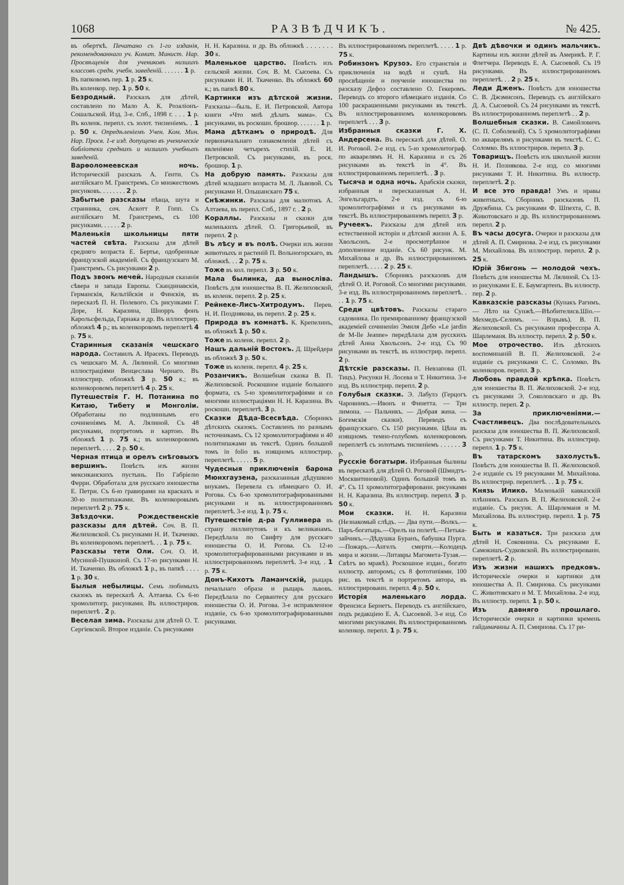1068 РАЗВѢДЧИКЪ. № 425.
въ обертҡѣ. Печатано съ 1-го изданія, рекомендованнаго уч. Комит. Минист. Нар. Просвѣщенія для учениковъ низшихъ классовъ средн. учебн. заведеній. . . . . . . 1 р.
Въ папковомъ пер. 1 р. 25 к.
Въ коленкор. пер. 1 р. 50 к.
Безродный. Разсказъ для дѣтей, составлено по Мало А. К. Розаліонъ-Сошальской. Изд. 3-е. Спб., 1898 г. . . . 1 р. Въ коленк. перепл. съ золот. тисненіемъ. . 1 р. 50 к. Опредѣленіемъ Учен. Ком. Мин. Нар. Просв. 1-е изд. допущено въ ученическіе библіотеки среднихъ и низшихъ учебныхъ заведеній.
Варѳоломеевская ночь. Историческій разсказъ А. Генти. Съ англійскаго М. Гранстремъ. Со множествомъ рисунковъ. . . . . . . . 2 р.
Забытые разсказы пѣвца, шута и странника, соч. Аскотт Р. Гопп. Съ англійскаго М. Гранстремъ, съ 100 рисунками. . . . . . 2 р.
Маленькія школьницы пяти частей свѣта. Разсказы для дѣтей средняго возраста Е. Бертье, одобренные французской академіей. Съ французскаго М. Гранстремъ. Съ рисунками 2 р.
Подъ звонъ мечей. Народныя сказанія сѣвера и запада Европы. Скандинавскія, Германскія, Кельтійскія и Финскія, въ пересказѣ П. Н. Полевого. Съ рисунками Г. Доре, Н. Каразина, Шнорръ фонъ Карольсфельда, Гарнака и др. Въ иллюстрир. обложкѣ 4 р.; въ коленкоровомъ переплетѣ 4 р. 75 к.
Старинныя сказанія чешскаго народа. Составилъ А. Ирасекъ. Переводъ съ чешскаго М. А. Лялиной. Со многими иллюстраціями Венцеслава Чернаго. Въ иллюстрир. обложкѣ 3 р. 50 к.; въ коленкоровомъ переплетѣ 4 р. 25 к.
Путешествія Г. Н. Потанина по Китаю, Тибету и Монголіи. Обработаны по подлиннымъ его сочиненіямъ М. А. Лялиной. Съ 48 рисунками, портретомъ и картою. Въ обложкѣ 1 р. 75 к.; въ коленкоровомъ переплетѣ. . . . . 2 р. 50 к.
Черная птица и орелъ снѣговыхъ вершинъ. Повѣсть изъ жизни мексиканскихъ пустынь. По Габріелю Ферри. Обработала для русскаго юношества Е. Петри. Съ 6-ю гравюрами на краскахъ и 30-ю политипажами. Въ коленкоровымъ переплетѣ 2 р. 75 к.
Звѣздочки. Рождественскіе разсказы для дѣтей. Соч. В. П. Желиховской. Съ рисунками Н. И. Ткаченко. Въ коленкоровомъ переплетѣ. . . 1 р. 75 к.
Разсказы тети Оли. Соч. О. И. Мусиной-Пушкиной. Съ 17-ю рисунками Н. И. Ткаченко. Въ обложкѣ 1 р., въ папкѣ . . . . 1 р. 30 к.
Былыя небылицы. Семь любимыхъ сказокъ въ пересказѣ А. Алтаева. Съ 6-ю хромолитогр. рисунками. Въ иллюстриров. переплетѣ . 2 р.
Веселая зима. Разсказы для дѣтей О. Т. Сергіевской. Второе изданіе. Съ рисунками
Н. Н. Каразина. и др. Въ обложкѣ . . . . . . . 30 к.
Маленькое царство. Повѣсть изъ сельской жизни. Соч. В. М. Сысоева. Съ рисунками Н. И. Ткаченко. Въ обложкѣ 60 к.; въ папкѣ 80 к.
Картинки изъ дѣтской жизни. Разсказы—быль. Е. И. Петровской. Автора книги «Что мнѣ дѣлать мама». Съ рисунками, въ роскошн. брошюр. . . . . . . 1 р.
Мама дѣткамъ о природѣ. Для первоначальнаго ознакомленія дѣтей съ явленіями четырехъ стихій. Е. И. Петровской. Съ рисунками, въ роск. брошюр. 1 р.
На добрую память. Разсказы для дѣтей младшаго возраста М. Л. Львовой. Съ рисунками Н. Ольшанскаго 75 к.
Снѣжинки. Разсказы для малютокъ А. Алтаева, въ перепл. Спб., 1897 г. . 2 р.
Кораллы. Разсказы и сказки для маленькихъ дѣтей. О. Григорьевой, въ перепл. 2 р.
Въ лѣсу и въ полѣ. Очерки изъ жизни животныхъ и растеній П. Вольногорскаго, въ обложкѣ. . . 2 р. 75 к.
Тоже въ кол. перепл. 3 р. 50 к.
Мала былинка, да выносліва. Повѣсть для юношества В. П. Желиховской, въ коленк. перепл. 2 р. 25 к.
Рейнеке-Лисъ-Хитродумъ. Перев. Н. И. Позднякова, въ перепл. 2 р. 25 к.
Природа въ комнатѣ. К. Крепелинъ, въ обложкѣ 1 р. 50 к.
Тоже въ коленк. перепл. 2 р.
Нашъ дальній Востокъ. Д. Шрейдера въ обложкѣ 3 р. 50 к.
Тоже въ коленк. перепл. 4 р. 25 к.
Розанчикъ. Волшебная сказка В. П. Желиховской. Роскошное изданіе большого формата, съ 5-ю хромолитографіями и со многими иллюстраціями Н. Н. Каразина. Въ роскошн. переплетѣ. 3 р.
Сказки Дѣда-Всесвѣда. Сборникъ дѣтскихъ сказокъ. Составленъ по разнымъ источникамъ. Съ 12 хромолитографіями и 40 политипажами въ текстѣ. Одинъ большой томъ in folio въ изящномъ иллюстрир. переплетѣ. . . . . . 5 р.
Чудесныя приключенія барона Мюнхгаузена, разсказанныя дѣдушкою внукамъ. Перевела съ нѣмецкаго О. И. Рогова. Съ 6-ю хромолитографированными рисунками и въ иллюстрированномъ переплетѣ. 3-е изд. 1 р. 75 к.
Путешествіе д-ра Гулливера въ страну лиллипутовъ и къ великанамъ. Передѣлала по Свифту для русскаго юношества О. И. Рогова. Съ 12-ю хромолитографированными рисунками и въ иллюстрированномъ переплетѣ. 3-е изд. . 1 р. 75 к.
Донъ-Кихотъ Ламанчскій, рыцарь печальнаго образа и рыцарь львовъ. Передѣлала по Сервантесу для русскаго юношества О. И. Рогова. 3-е исправленное изданіе, съ 6-ю хромолитографированными рисунками.
Въ иллюстрированномъ переплетѣ. . . . . 1 р. 75 к.
Робинзонъ Крузоэ. Его странствія и приключенія на водѣ и сушѣ. На просвѣщеніе и поученіе юношества по разсказу Дефоэ составлено О. Гекеромъ. Переводъ со второго нѣмецкаго изданія. Со 100 раскрашенными рисунками въ текстѣ. Въ иллюстрированномъ коленкоровомъ переплетѣ . . . 3 р.
Избранныя сказки Г. Х. Андерсена. Въ пересказѣ для дѣтей. О. И. Роговой. 2-е изд. съ 5-ю хромолитограф. по акварелямъ Н. Н. Каразина и съ 26 рисунками въ текстѣ in 4°. Въ иллюстрированномъ переплетѣ. . 3 р.
Тысяча и одна ночь. Арабскія сказки, избранныя и пересказанныя А. Н. Энгельгардтъ. 2-е изд. съ 6-ю хромолитографіями и съ рисунками въ текстѣ. Въ иллюстрированномъ перепл. 3 р.
Ручеекъ. Разсказы для дѣтей изъ естественной исторіи и дѣтской жизни А. Б. Хвольсонъ. 2-е просмотрѣнное и дополненное изданіе. Съ 60 рисунк. М. Михайлова и др. Въ иллюстрированномъ переплетѣ. . . . . 2 р. 25 к.
Ландышъ. Сборникъ разсказовъ для дѣтей О. И. Роговой. Со многими рисунками. 3-е изд. Въ иллюстрированномъ переплетѣ. . . . 1 р. 75 к.
Среди цвѣтовъ. Разсказы стараго садовника. По премированному французской академіей сочиненію Эмиля Дебо «Le jardin de M-lle Jeanne» передѣлала для русскихъ дѣтей Анна Хвольсонъ. 2-е изд. Съ 90 рисунками въ текстѣ. въ иллюстрир. перепл. 2 р.
Дѣтскіе разсказы. П. Невзапова (П. Тицъ). Рисунки Н. Лосева и Т. Никитина. 3-е изд. Въ иллюстрир. перепл. 2 р.
Голубыя сказки. Э. Лабулэ (Герцогъ Чаровникъ.—Ивонъ и Финетта. — Три лимона. — Пальчикъ. — Добрая жена. — Богемскія сказки). Переводъ съ французскаго. Съ 150 рисунками. Цѣна въ изящномъ темно-голубомъ коленкоровомъ переплетѣ съ золотымъ тисненіемъ . . . . . . 3 р.
Русскіе богатыри. Избранныя былины въ пересказѣ для дѣтей О. Роговой (Шмидтъ-Москвитиновой). Одинъ большой томъ въ 4°. Съ 11 хромолитографированн. рисунками Н. Н. Каразина. Въ иллюстрир. перепл. 3 р. 50 к.
Мои сказки. Н. Н. Каразина (Незнакомый слѣдъ. — Два пути.—Волкъ.—Паръ-богатырь.—Орелъ на полетѣ.—Петька-зайчикъ.—Дѣдушка Буранъ, бабушка Пурга.—Пожаръ.—Ангелъ смерти.—Колодецъ мира и жизни.—Литавры Магомета-Тузая.—Свѣтъ во мракѣ). Роскошное издан., богато иллюстр. авторомъ; съ 8 фототипіями. 100 рис. въ текстѣ и портретомъ автора, въ иллюстрированн. перепл. 4 р. 50 к.
Исторія маленькаго лорда. Френсиса Бернетъ. Переводъ съ англійскаго, подъ редакціею Е. А. Сысоевой. 3-е изд. Со многими рисунками. Въ иллюстрированномъ коленкор. перепл. 1 р. 75 к.
Двѣ дѣвочки и одинъ мальчикъ. Картины изъ жизни дѣтей въ Америкѣ. Р. Г. Флетчера. Переводъ Е. А. Сысоевой. Съ 19 рисунками. Въ иллюстрированномъ переплетѣ. . . 2 р. 25 к.
Леди Дженъ. Повѣсть для юношества С. В. Джэмисонъ. Переводъ съ англійскаго Д. А. Сысоевой. Съ 24 рисунками въ текстѣ. Въ иллюстрированномъ переплетѣ . . 2 р.
Волшебныя сказки. В. Самойловичъ (С. П. Соболевой). Съ 5 хромолитографіями по акварелямъ и рисунками въ текстѣ. С. С. Соломко. Въ иллюстриров. перепл. 3 р.
Товарищъ. Повѣсть изъ школьной жизни Н. И. Познякова. 2-е изд. со многими рисунками Т. И. Никитина. Въ иллюстр. переплетѣ. 2 р.
И все это правда! Умъ и нравы животныхъ. Сборникъ разсказовъ П. Дружбина. Съ рисунками Ф. Шпехта, С. В. Животовскаго и др. Въ иллюстрированномъ перепл. 2 р.
Въ часы досуга. Очерки и разсказы для дѣтей А. П. Смирнова. 2-е изд. съ рисунками М. Михайлова. Въ иллюстрир. перепл. 2 р. 25 к.
Юрій Збигонь — молодой чехъ. Повѣсть для юношества М. Лялиной. Съ 13-ю рисунками Е. Е. Баумгартенъ. Въ иллюстр. пер. 2 р.
Кавказскіе разсказы (Кунакъ Рагимъ. — Лѣто на Сунжѣ.—Вѣобителисв.Шіо.—Мехмедъ-Селимъ. — Взрывъ). В. П. Желиховской. Съ рисунками профессора А. Шарлеманя. Въ иллюстр. перепл. 2 р. 50 к.
Мое отрочество. Изъ дѣтскихъ воспоминаній В. П. Желиховской. 2-е изданіе съ рисунками С. С. Соломко. Въ коленкоров. перепл. 3 р.
Любовь правдой крѣпка. Повѣсть для юношества В. П. Желиховской. 2-е изд. съ рисунками Э. Соколовскаго и др. Въ иллюстр. переп. 2 р.
За приключеніями.—Счастливецъ. Два послѣдовательныхъ разсказа для юношества В. П. Желиховской. Съ рисунками Т. Никитина. Въ иллюстрир. перепл. 1 р. 75 к.
Въ татарскомъ захолустьѣ. Повѣсть для юношества В. П. Желиховской. 2-е изданіе съ 19 рисунками М. Михайлова. Въ иллюстрир. переплетѣ. . . 1 р. 75 к.
Князь Илико. Маленькій кавказскій плѣнникъ. Разсказъ В. П. Желиховской. 2-е изданіе. Съ рисунк. А. Шарлеманя и М. Михайлова. Въ иллюстрир. перепл. 1 р. 75 к.
Быть и казаться. Три разсказа для дѣтей Н. Соковнина. Съ рисунками Е. Самокишъ-Судковской. Въ иллюстрированн. переплетѣ. 2 р.
Изъ жизни нашихъ предковъ. Историческіе очерки и картинки для юношества А. П. Смирнова. Съ рисунками С. Животовскаго и М. Т. Михайлова. 2-е изд. Въ иллюстр. перепл. 1 р. 50 к.
Изъ давняго прошлаго. Историческіе очерки и картинки времень гайдамачины А. П. Смирнова. Съ 17 ри-